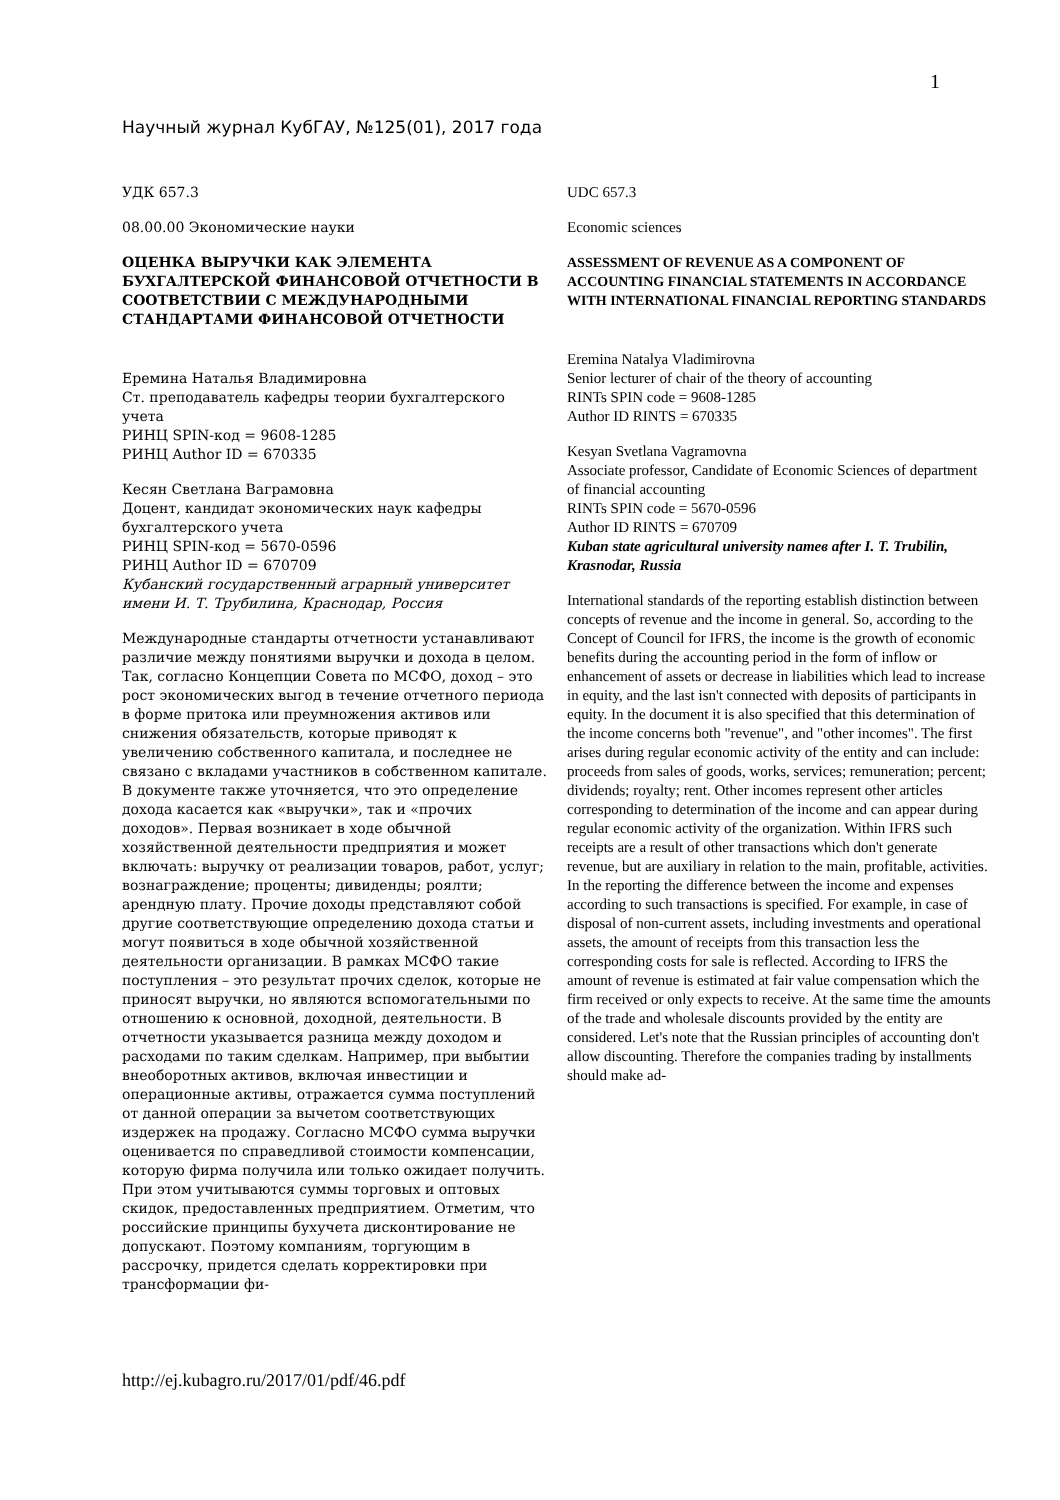1
Научный журнал КубГАУ, №125(01), 2017 года
УДК 657.3
08.00.00 Экономические науки
ОЦЕНКА ВЫРУЧКИ КАК ЭЛЕМЕНТА БУХГАЛТЕРСКОЙ ФИНАНСОВОЙ ОТЧЕТНОСТИ В СООТВЕТСТВИИ С МЕЖДУНАРОДНЫМИ СТАНДАРТАМИ ФИНАНСОВОЙ ОТЧЕТНОСТИ
Еремина Наталья Владимировна
Ст. преподаватель кафедры теории бухгалтерского учета
РИНЦ SPIN-код = 9608-1285
РИНЦ Author ID = 670335
Кесян Светлана Ваграмовна
Доцент, кандидат экономических наук кафедры бухгалтерского учета
РИНЦ SPIN-код = 5670-0596
РИНЦ Author ID = 670709
Кубанский государственный аграрный университет имени И. Т. Трубилина, Краснодар, Россия
Международные стандарты отчетности устанавливают различие между понятиями выручки и дохода в целом. Так, согласно Концепции Совета по МСФО, доход – это рост экономических выгод в течение отчетного периода в форме притока или преумножения активов или снижения обязательств, которые приводят к увеличению собственного капитала, и последнее не связано с вкладами участников в собственном капитале. В документе также уточняется, что это определение дохода касается как «выручки», так и «прочих доходов». Первая возникает в ходе обычной хозяйственной деятельности предприятия и может включать: выручку от реализации товаров, работ, услуг; вознаграждение; проценты; дивиденды; роялти; арендную плату. Прочие доходы представляют собой другие соответствующие определению дохода статьи и могут появиться в ходе обычной хозяйственной деятельности организации. В рамках МСФО такие поступления – это результат прочих сделок, которые не приносят выручки, но являются вспомогательными по отношению к основной, доходной, деятельности. В отчетности указывается разница между доходом и расходами по таким сделкам. Например, при выбытии внеоборотных активов, включая инвестиции и операционные активы, отражается сумма поступлений от данной операции за вычетом соответствующих издержек на продажу. Согласно МСФО сумма выручки оценивается по справедливой стоимости компенсации, которую фирма получила или только ожидает получить. При этом учитываются суммы торговых и оптовых скидок, предоставленных предприятием. Отметим, что российские принципы бухучета дисконтирование не допускают. Поэтому компаниям, торгующим в рассрочку, придется сделать корректировки при трансформации фи-
UDC 657.3
Economic sciences
ASSESSMENT OF REVENUE AS A COMPONENT OF ACCOUNTING FINANCIAL STATEMENTS IN ACCORDANCE WITH INTERNATIONAL FINANCIAL REPORTING STANDARDS
Eremina Natalya Vladimirovna
Senior lecturer of chair of the theory of accounting
RINTs SPIN code = 9608-1285
Author ID RINTS = 670335
Kesyan Svetlana Vagramovna
Associate professor, Candidate of Economic Sciences of department of financial accounting
RINTs SPIN code = 5670-0596
Author ID RINTS = 670709
Kuban state agricultural university namев after I. T. Trubilin, Krasnodar, Russia
International standards of the reporting establish distinction between concepts of revenue and the income in general. So, according to the Concept of Council for IFRS, the income is the growth of economic benefits during the accounting period in the form of inflow or enhancement of assets or decrease in liabilities which lead to increase in equity, and the last isn't connected with deposits of participants in equity. In the document it is also specified that this determination of the income concerns both "revenue", and "other incomes". The first arises during regular economic activity of the entity and can include: proceeds from sales of goods, works, services; remuneration; percent; dividends; royalty; rent. Other incomes represent other articles corresponding to determination of the income and can appear during regular economic activity of the organization. Within IFRS such receipts are a result of other transactions which don't generate revenue, but are auxiliary in relation to the main, profitable, activities. In the reporting the difference between the income and expenses according to such transactions is specified. For example, in case of disposal of non-current assets, including investments and operational assets, the amount of receipts from this transaction less the corresponding costs for sale is reflected. According to IFRS the amount of revenue is estimated at fair value compensation which the firm received or only expects to receive. At the same time the amounts of the trade and wholesale discounts provided by the entity are considered. Let's note that the Russian principles of accounting don't allow discounting. Therefore the companies trading by installments should make ad-
http://ej.kubagro.ru/2017/01/pdf/46.pdf